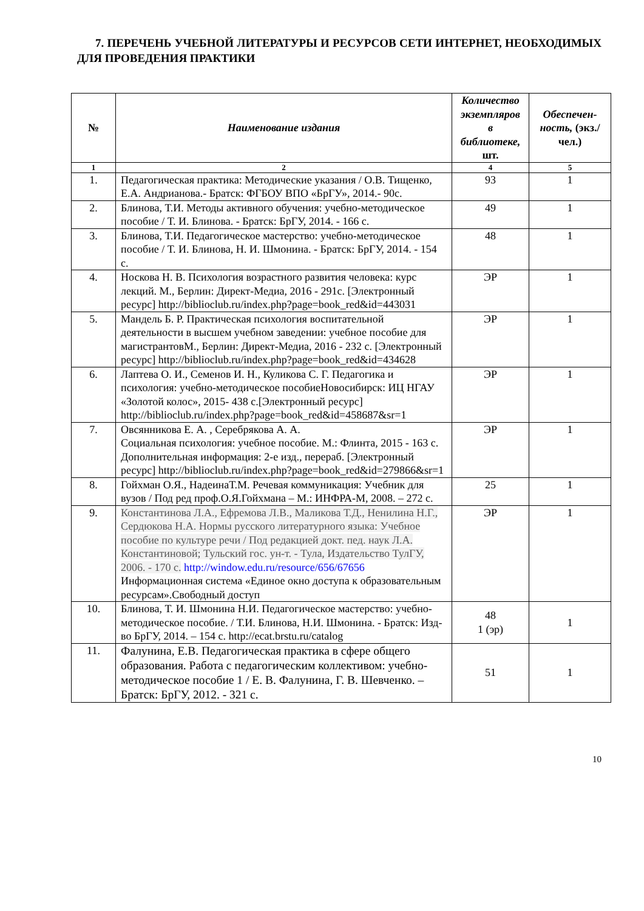7. ПЕРЕЧЕНЬ УЧЕБНОЙ ЛИТЕРАТУРЫ И РЕСУРСОВ СЕТИ ИНТЕРНЕТ, НЕОБХОДИМЫХ ДЛЯ ПРОВЕДЕНИЯ ПРАКТИКИ
| № | Наименование издания | Количество экземпляров в библиотеке, шт. | Обеспечен-ность, (экз./ чел.) |
| --- | --- | --- | --- |
| 1 | 2 | 4 | 5 |
| 1. | Педагогическая практика: Методические указания / О.В. Тищенко, Е.А. Андрианова.- Братск: ФГБОУ ВПО «БрГУ», 2014.- 90с. | 93 | 1 |
| 2. | Блинова, Т.И. Методы активного обучения: учебно-методическое пособие / Т. И. Блинова. - Братск: БрГУ, 2014. - 166 с. | 49 | 1 |
| 3. | Блинова, Т.И. Педагогическое мастерство: учебно-методическое пособие / Т. И. Блинова, Н. И. Шмонина. - Братск: БрГУ, 2014. - 154 с. | 48 | 1 |
| 4. | Носкова Н. В. Психология возрастного развития человека: курс лекций. М., Берлин: Директ-Медиа, 2016 - 291с. [Электронный ресурс] http://biblioclub.ru/index.php?page=book_red&id=443031 | ЭР | 1 |
| 5. | Мандель Б. Р. Практическая психология воспитательной деятельности в высшем учебном заведении: учебное пособие для магистрантовМ., Берлин: Директ-Медиа, 2016 - 232 с. [Электронный ресурс] http://biblioclub.ru/index.php?page=book_red&id=434628 | ЭР | 1 |
| 6. | Лаптева О. И., Семенов И. Н., Куликова С. Г. Педагогика и психология: учебно-методическое пособиеНовосибирск: ИЦ НГАУ «Золотой колос», 2015- 438 с.[Электронный ресурс] http://biblioclub.ru/index.php?page=book_red&id=458687&sr=1 | ЭР | 1 |
| 7. | Овсянникова Е. А. , Серебрякова А. А. Социальная психология: учебное пособие. М.: Флинта, 2015 - 163 с. Дополнительная информация: 2-е изд., перераб. [Электронный ресурс] http://biblioclub.ru/index.php?page=book_red&id=279866&sr=1 | ЭР | 1 |
| 8. | Гойхман О.Я., НадеинаТ.М. Речевая коммуникация: Учебник для вузов / Под ред проф.О.Я.Гойхмана – М.: ИНФРА-М, 2008. – 272 с. | 25 | 1 |
| 9. | Константинова Л.А., Ефремова Л.В., Маликова Т.Д., Ненилина Н.Г., Сердюкова Н.А. Нормы русского литературного языка: Учебное пособие по культуре речи / Под редакцией докт. пед. наук Л.А. Константиновой; Тульский гос. ун-т. - Тула, Издательство ТулГУ, 2006. - 170 с. http://window.edu.ru/resource/656/67656 Информационная система «Единое окно доступа к образовательным ресурсам».Свободный доступ | ЭР | 1 |
| 10. | Блинова, Т. И. Шмонина Н.И. Педагогическое мастерство: учебно-методическое пособие. / Т.И. Блинова, Н.И. Шмонина. - Братск: Изд-во БрГУ, 2014. – 154 с. http://ecat.brstu.ru/catalog | 48 1 (эр) | 1 |
| 11. | Фалунина, Е.В. Педагогическая практика в сфере общего образования. Работа с педагогическим коллективом: учебно-методическое пособие 1 / Е. В. Фалунина, Г. В. Шевченко. – Братск: БрГУ, 2012. - 321 с. | 51 | 1 |
10